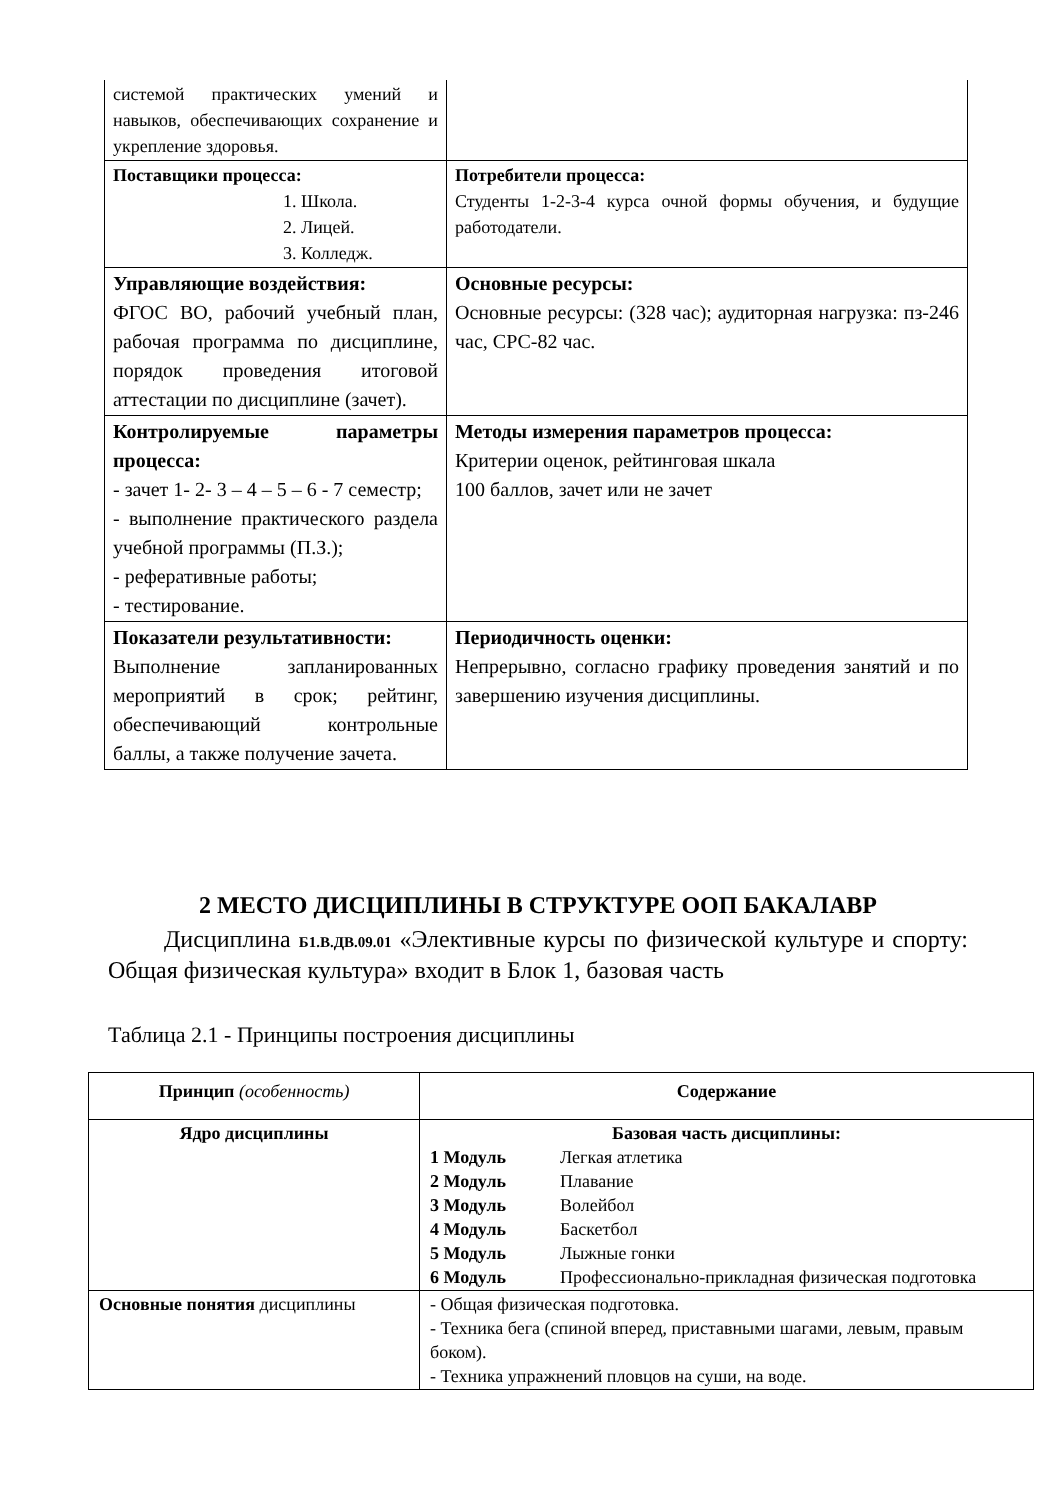| системой практических умений и навыков, обеспечивающих сохранение и укрепление здоровья. | |
| Поставщики процесса: 1. Школа. 2. Лицей. 3. Колледж. | Потребители процесса: Студенты 1-2-3-4 курса очной формы обучения, и будущие работодатели. |
| Управляющие воздействия: ФГОС ВО, рабочий учебный план, рабочая программа по дисциплине, порядок проведения итоговой аттестации по дисциплине (зачет). | Основные ресурсы: Основные ресурсы: (328 час); аудиторная нагрузка: пз-246 час, СРС-82 час. |
| Контролируемые параметры процесса: - зачет 1- 2- 3 – 4 – 5 – 6 - 7 семестр; - выполнение практического раздела учебной программы (П.З.); - реферативные работы; - тестирование. | Методы измерения параметров процесса: Критерии оценок, рейтинговая шкала 100 баллов, зачет или не зачет |
| Показатели результативности: Выполнение запланированных мероприятий в срок; рейтинг, обеспечивающий контрольные баллы, а также получение зачета. | Периодичность оценки: Непрерывно, согласно графику проведения занятий и по завершению изучения дисциплины. |
2 МЕСТО ДИСЦИПЛИНЫ В СТРУКТУРЕ ООП БАКАЛАВР
Дисциплина Б1.В.ДВ.09.01 «Элективные курсы по физической культуре и спорту: Общая физическая культура» входит в Блок 1, базовая часть
Таблица 2.1 - Принципы построения дисциплины
| Принцип (особенность) | Содержание |
| --- | --- |
| Ядро дисциплины | Базовая часть дисциплины: 1 Модуль Легкая атлетика 2 Модуль Плавание 3 Модуль Волейбол 4 Модуль Баскетбол 5 Модуль Лыжные гонки 6 Модуль Профессионально-прикладная физическая подготовка |
| Основные понятия дисциплины | - Общая физическая подготовка. - Техника бега (спиной вперед, приставными шагами, левым, правым боком). - Техника упражнений пловцов на суши, на воде. |